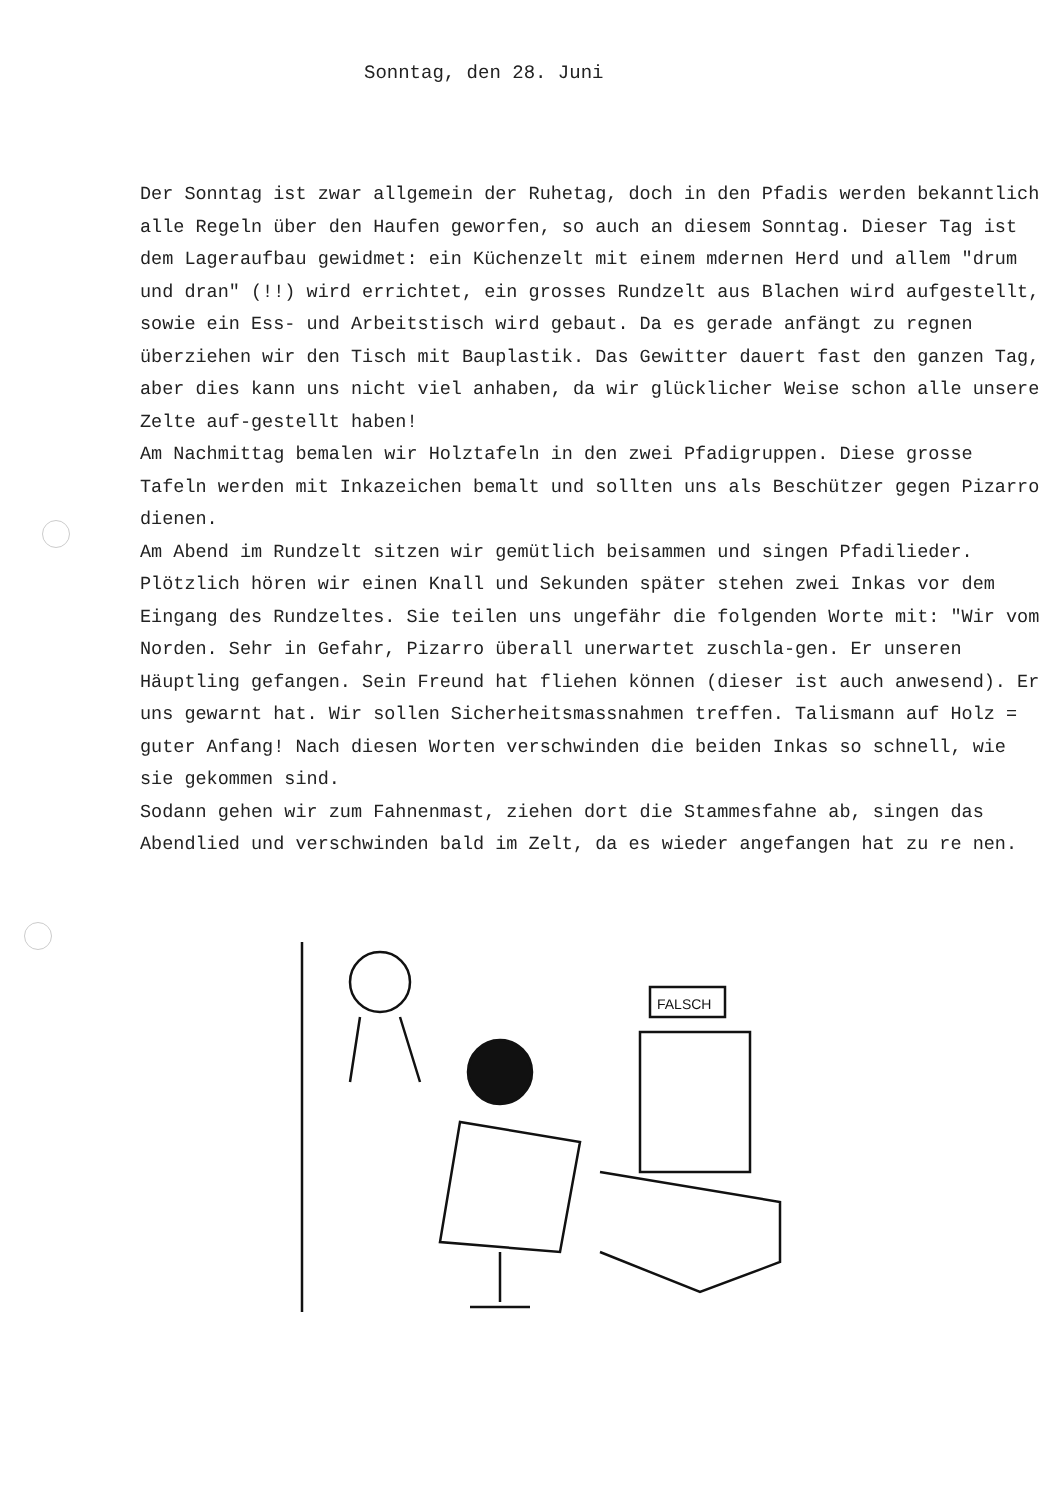Sonntag, den 28. Juni
Der Sonntag ist zwar allgemein der Ruhetag, doch in den Pfadis werden bekanntlich alle Regeln über den Haufen geworfen, so auch an diesem Sonntag. Dieser Tag ist dem Lageraufbau gewidmet: ein Küchenzelt mit einem mdernen Herd und allem "drum und dran" (!!) wird errichtet, ein grosses Rundzelt aus Blachen wird aufgestellt, sowie ein Ess- und Arbeitstisch wird gebaut. Da es gerade anfängt zu regnen überziehen wir den Tisch mit Bauplastik. Das Gewitter dauert fast den ganzen Tag, aber dies kann uns nicht viel anhaben, da wir glücklicher Weise schon alle unsere Zelte auf-gestellt haben!
Am Nachmittag bemalen wir Holztafeln in den zwei Pfadigruppen. Diese grosse Tafeln werden mit Inkazeichen bemalt und sollten uns als Beschützer gegen Pizarro dienen.
Am Abend im Rundzelt sitzen wir gemütlich beisammen und singen Pfadilieder. Plötzlich hören wir einen Knall und Sekunden später stehen zwei Inkas vor dem Eingang des Rundzeltes. Sie teilen uns ungefähr die folgenden Worte mit: "Wir vom Norden. Sehr in Gefahr, Pizarro überall unerwartet zuschla-gen. Er unseren Häuptling gefangen. Sein Freund hat fliehen können (dieser ist auch anwesend). Er uns gewarnt hat. Wir sollen Sicherheitsmassnahmen treffen. Talismann auf Holz = guter Anfang! Nach diesen Worten verschwinden die beiden Inkas so schnell, wie sie gekommen sind.
Sodann gehen wir zum Fahnenmast, ziehen dort die Stammesfahne ab, singen das Abendlied und verschwinden bald im Zelt, da es wieder angefangen hat zu re nen.
FALSCH